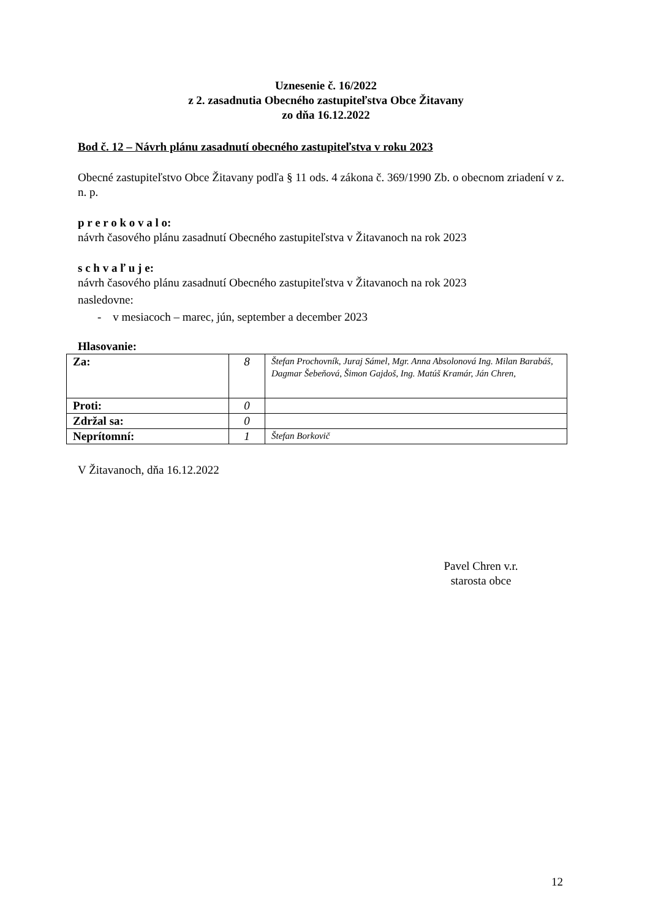Uznesenie č. 16/2022
z 2. zasadnutia Obecného zastupiteľstva Obce Žitavany
zo dňa 16.12.2022
Bod č. 12 – Návrh plánu zasadnutí obecného zastupiteľstva v roku 2023
Obecné zastupiteľstvo Obce Žitavany podľa § 11 ods. 4 zákona č. 369/1990 Zb. o obecnom zriadení v z. n. p.
p r e r o k o v a l o:
návrh časového plánu zasadnutí Obecného zastupiteľstva v Žitavanoch na rok 2023
s c h v a ľ u j e:
návrh časového plánu zasadnutí Obecného zastupiteľstva v Žitavanoch na rok 2023
nasledovne:
- v mesiacoch – marec, jún, september a december 2023
Hlasovanie:
| Za: | 8 | Štefan Prochovník, Juraj Sámel, Mgr. Anna Absolonová Ing. Milan Barabáš, Dagmar Šebeňová, Šimon Gajdoš, Ing. Matúš Kramár, Ján Chren, |
| Proti: | 0 | |
| Zdržal sa: | 0 | |
| Neprítomní: | 1 | Štefan Borkovič |
V Žitavanoch, dňa 16.12.2022
Pavel Chren v.r.
starosta obce
12